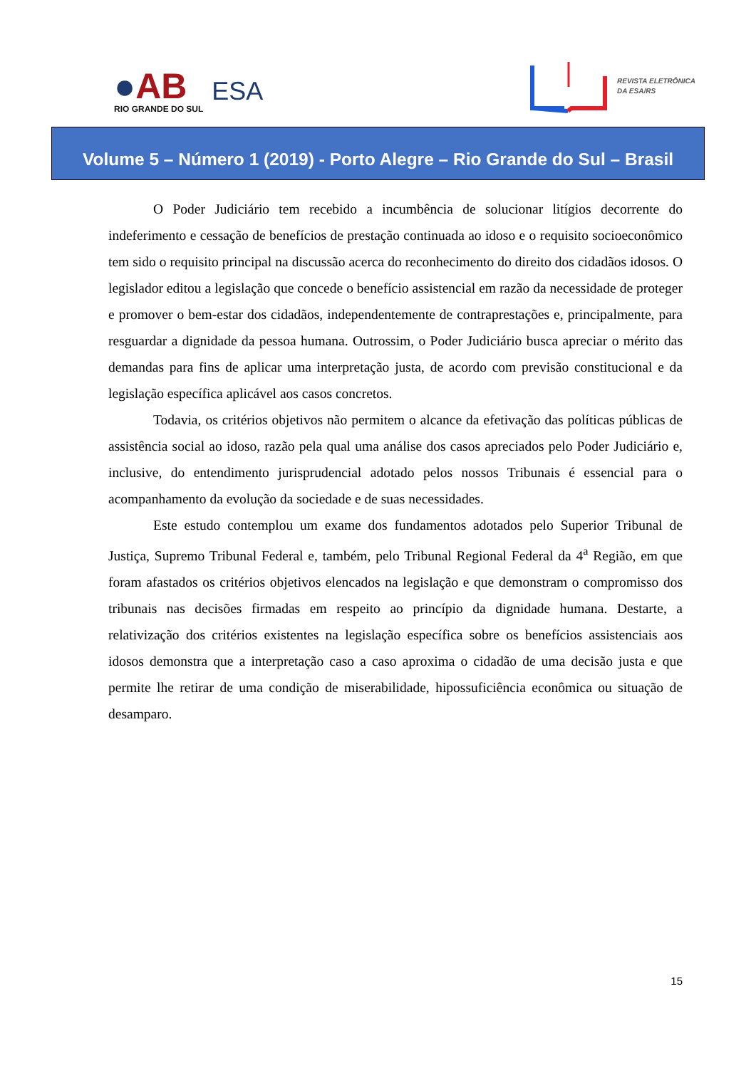●AB
RIO GRANDE DO SUL
ESA
REVISTA ELETRÔNICA
DA ESA/RS
Volume 5 – Número 1 (2019) - Porto Alegre – Rio Grande do Sul – Brasil
O Poder Judiciário tem recebido a incumbência de solucionar litígios decorrente do indeferimento e cessação de benefícios de prestação continuada ao idoso e o requisito socioeconômico tem sido o requisito principal na discussão acerca do reconhecimento do direito dos cidadãos idosos. O legislador editou a legislação que concede o benefício assistencial em razão da necessidade de proteger e promover o bem-estar dos cidadãos, independentemente de contraprestações e, principalmente, para resguardar a dignidade da pessoa humana. Outrossim, o Poder Judiciário busca apreciar o mérito das demandas para fins de aplicar uma interpretação justa, de acordo com previsão constitucional e da legislação específica aplicável aos casos concretos.
Todavia, os critérios objetivos não permitem o alcance da efetivação das políticas públicas de assistência social ao idoso, razão pela qual uma análise dos casos apreciados pelo Poder Judiciário e, inclusive, do entendimento jurisprudencial adotado pelos nossos Tribunais é essencial para o acompanhamento da evolução da sociedade e de suas necessidades.
Este estudo contemplou um exame dos fundamentos adotados pelo Superior Tribunal de Justiça, Supremo Tribunal Federal e, também, pelo Tribunal Regional Federal da 4<sup>a</sup> Região, em que foram afastados os critérios objetivos elencados na legislação e que demonstram o compromisso dos tribunais nas decisões firmadas em respeito ao princípio da dignidade humana. Destarte, a relativização dos critérios existentes na legislação específica sobre os benefícios assistenciais aos idosos demonstra que a interpretação caso a caso aproxima o cidadão de uma decisão justa e que permite lhe retirar de uma condição de miserabilidade, hipossuficiência econômica ou situação de desamparo.
15